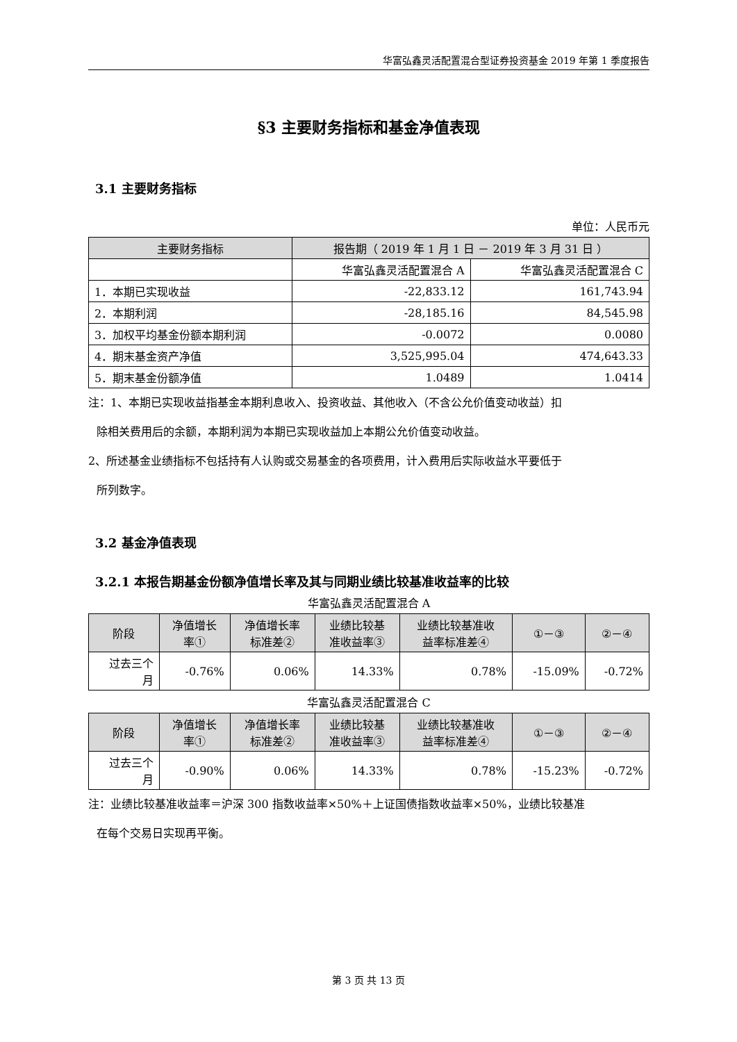华富弘鑫灵活配置混合型证券投资基金 2019 年第 1 季度报告
§3 主要财务指标和基金净值表现
3.1 主要财务指标
单位：人民币元
| 主要财务指标 | 报告期（ 2019 年 1 月 1 日 － 2019 年 3 月 31 日 ） | |
| --- | --- | --- |
| | 华富弘鑫灵活配置混合 A | 华富弘鑫灵活配置混合 C |
| 1．本期已实现收益 | -22,833.12 | 161,743.94 |
| 2．本期利润 | -28,185.16 | 84,545.98 |
| 3．加权平均基金份额本期利润 | -0.0072 | 0.0080 |
| 4．期末基金资产净值 | 3,525,995.04 | 474,643.33 |
| 5．期末基金份额净值 | 1.0489 | 1.0414 |
注：1、本期已实现收益指基金本期利息收入、投资收益、其他收入（不含公允价值变动收益）扣
除相关费用后的余额，本期利润为本期已实现收益加上本期公允价值变动收益。
2、所述基金业绩指标不包括持有人认购或交易基金的各项费用，计入费用后实际收益水平要低于
所列数字。
3.2 基金净值表现
3.2.1 本报告期基金份额净值增长率及其与同期业绩比较基准收益率的比较
华富弘鑫灵活配置混合 A
| 阶段 | 净值增长 率① | 净值增长率 标准差② | 业绩比较基 准收益率③ | 业绩比较基准收 益率标准差④ | ①－③ | ②－④ |
| --- | --- | --- | --- | --- | --- | --- |
| 过去三个 月 | -0.76% | 0.06% | 14.33% | 0.78% | -15.09% | -0.72% |
华富弘鑫灵活配置混合 C
| 阶段 | 净值增长 率① | 净值增长率 标准差② | 业绩比较基 准收益率③ | 业绩比较基准收 益率标准差④ | ①－③ | ②－④ |
| --- | --- | --- | --- | --- | --- | --- |
| 过去三个 月 | -0.90% | 0.06% | 14.33% | 0.78% | -15.23% | -0.72% |
注：业绩比较基准收益率＝沪深 300 指数收益率×50%＋上证国债指数收益率×50%，业绩比较基准
在每个交易日实现再平衡。
第 3 页 共 13 页